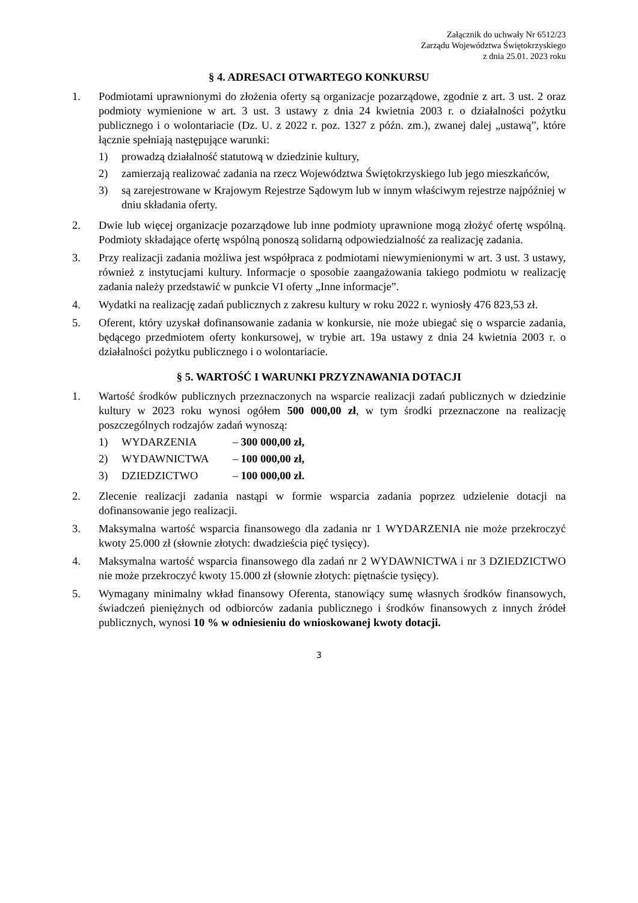Załącznik do uchwały Nr 6512/23
Zarządu Województwa Świętokrzyskiego
z dnia 25.01. 2023 roku
§ 4. ADRESACI OTWARTEGO KONKURSU
1. Podmiotami uprawnionymi do złożenia oferty są organizacje pozarządowe, zgodnie z art. 3 ust. 2 oraz podmioty wymienione w art. 3 ust. 3 ustawy z dnia 24 kwietnia 2003 r. o działalności pożytku publicznego i o wolontariacie (Dz. U. z 2022 r. poz. 1327 z późn. zm.), zwanej dalej „ustawą”, które łącznie spełniają następujące warunki:
1) prowadzą działalność statutową w dziedzinie kultury,
2) zamierzają realizować zadania na rzecz Województwa Świętokrzyskiego lub jego mieszkańców,
3) są zarejestrowane w Krajowym Rejestrze Sądowym lub w innym właściwym rejestrze najpóźniej w dniu składania oferty.
2. Dwie lub więcej organizacje pozarządowe lub inne podmioty uprawnione mogą złożyć ofertę wspólną. Podmioty składające ofertę wspólną ponoszą solidarną odpowiedzialność za realizację zadania.
3. Przy realizacji zadania możliwa jest współpraca z podmiotami niewymienionymi w art. 3 ust. 3 ustawy, również z instytucjami kultury. Informacje o sposobie zaangażowania takiego podmiotu w realizację zadania należy przedstawić w punkcie VI oferty „Inne informacje”.
4. Wydatki na realizację zadań publicznych z zakresu kultury w roku 2022 r. wyniosły 476 823,53 zł.
5. Oferent, który uzyskał dofinansowanie zadania w konkursie, nie może ubiegać się o wsparcie zadania, będącego przedmiotem oferty konkursowej, w trybie art. 19a ustawy z dnia 24 kwietnia 2003 r. o działalności pożytku publicznego i o wolontariacie.
§ 5. WARTOŚĆ I WARUNKI PRZYZNAWANIA DOTACJI
1. Wartość środków publicznych przeznaczonych na wsparcie realizacji zadań publicznych w dziedzinie kultury w 2023 roku wynosi ogółem 500 000,00 zł, w tym środki przeznaczone na realizację poszczególnych rodzajów zadań wynoszą:
1) WYDARZENIA – 300 000,00 zł,
2) WYDAWNICTWA – 100 000,00 zł,
3) DZIEDZICTWO – 100 000,00 zł.
2. Zlecenie realizacji zadania nastąpi w formie wsparcia zadania poprzez udzielenie dotacji na dofinansowanie jego realizacji.
3. Maksymalna wartość wsparcia finansowego dla zadania nr 1 WYDARZENIA nie może przekroczyć kwoty 25.000 zł (słownie złotych: dwadzieścia pięć tysięcy).
4. Maksymalna wartość wsparcia finansowego dla zadań nr 2 WYDAWNICTWA i nr 3 DZIEDZICTWO nie może przekroczyć kwoty 15.000 zł (słownie złotych: piętnaście tysięcy).
5. Wymagany minimalny wkład finansowy Oferenta, stanowiący sumę własnych środków finansowych, świadczeń pieniężnych od odbiorców zadania publicznego i środków finansowych z innych źródeł publicznych, wynosi 10 % w odniesieniu do wnioskowanej kwoty dotacji.
3